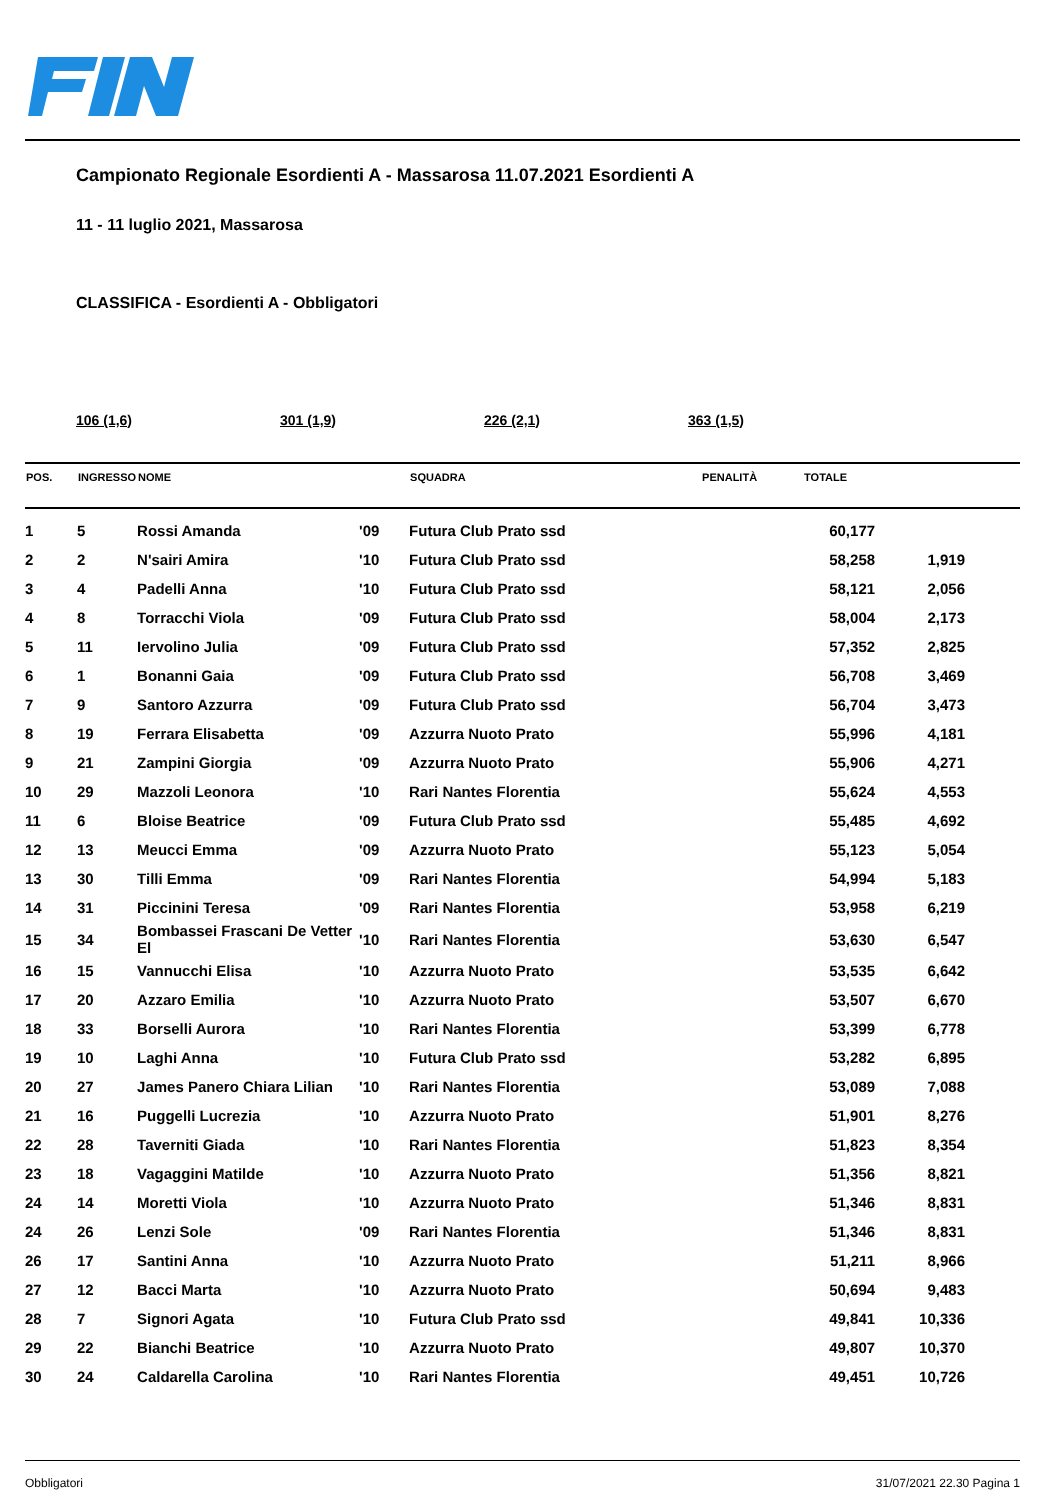Campionato Regionale Esordienti A - Massarosa 11.07.2021 Esordienti A
11 - 11 luglio 2021, Massarosa
CLASSIFICA - Esordienti A - Obbligatori
106 (1,6) 301 (1,9) 226 (2,1) 363 (1,5)
| POS. | INGRESSO | NOME | | SQUADRA | PENALITÀ | TOTALE | |
| --- | --- | --- | --- | --- | --- | --- | --- |
| 1 | 5 | Rossi Amanda | '09 | Futura Club Prato ssd | | 60,177 | |
| 2 | 2 | N'sairi Amira | '10 | Futura Club Prato ssd | | 58,258 | 1,919 |
| 3 | 4 | Padelli Anna | '10 | Futura Club Prato ssd | | 58,121 | 2,056 |
| 4 | 8 | Torracchi Viola | '09 | Futura Club Prato ssd | | 58,004 | 2,173 |
| 5 | 11 | Iervolino Julia | '09 | Futura Club Prato ssd | | 57,352 | 2,825 |
| 6 | 1 | Bonanni Gaia | '09 | Futura Club Prato ssd | | 56,708 | 3,469 |
| 7 | 9 | Santoro Azzurra | '09 | Futura Club Prato ssd | | 56,704 | 3,473 |
| 8 | 19 | Ferrara Elisabetta | '09 | Azzurra Nuoto Prato | | 55,996 | 4,181 |
| 9 | 21 | Zampini Giorgia | '09 | Azzurra Nuoto Prato | | 55,906 | 4,271 |
| 10 | 29 | Mazzoli Leonora | '10 | Rari Nantes Florentia | | 55,624 | 4,553 |
| 11 | 6 | Bloise Beatrice | '09 | Futura Club Prato ssd | | 55,485 | 4,692 |
| 12 | 13 | Meucci Emma | '09 | Azzurra Nuoto Prato | | 55,123 | 5,054 |
| 13 | 30 | Tilli Emma | '09 | Rari Nantes Florentia | | 54,994 | 5,183 |
| 14 | 31 | Piccinini Teresa | '09 | Rari Nantes Florentia | | 53,958 | 6,219 |
| 15 | 34 | Bombassei Frascani De Vetter El | '10 | Rari Nantes Florentia | | 53,630 | 6,547 |
| 16 | 15 | Vannucchi Elisa | '10 | Azzurra Nuoto Prato | | 53,535 | 6,642 |
| 17 | 20 | Azzaro Emilia | '10 | Azzurra Nuoto Prato | | 53,507 | 6,670 |
| 18 | 33 | Borselli Aurora | '10 | Rari Nantes Florentia | | 53,399 | 6,778 |
| 19 | 10 | Laghi Anna | '10 | Futura Club Prato ssd | | 53,282 | 6,895 |
| 20 | 27 | James Panero Chiara Lilian | '10 | Rari Nantes Florentia | | 53,089 | 7,088 |
| 21 | 16 | Puggelli Lucrezia | '10 | Azzurra Nuoto Prato | | 51,901 | 8,276 |
| 22 | 28 | Taverniti Giada | '10 | Rari Nantes Florentia | | 51,823 | 8,354 |
| 23 | 18 | Vagaggini Matilde | '10 | Azzurra Nuoto Prato | | 51,356 | 8,821 |
| 24 | 14 | Moretti Viola | '10 | Azzurra Nuoto Prato | | 51,346 | 8,831 |
| 24 | 26 | Lenzi Sole | '09 | Rari Nantes Florentia | | 51,346 | 8,831 |
| 26 | 17 | Santini Anna | '10 | Azzurra Nuoto Prato | | 51,211 | 8,966 |
| 27 | 12 | Bacci Marta | '10 | Azzurra Nuoto Prato | | 50,694 | 9,483 |
| 28 | 7 | Signori Agata | '10 | Futura Club Prato ssd | | 49,841 | 10,336 |
| 29 | 22 | Bianchi Beatrice | '10 | Azzurra Nuoto Prato | | 49,807 | 10,370 |
| 30 | 24 | Caldarella Carolina | '10 | Rari Nantes Florentia | | 49,451 | 10,726 |
Obbligatori 31/07/2021 22.30 Pagina 1